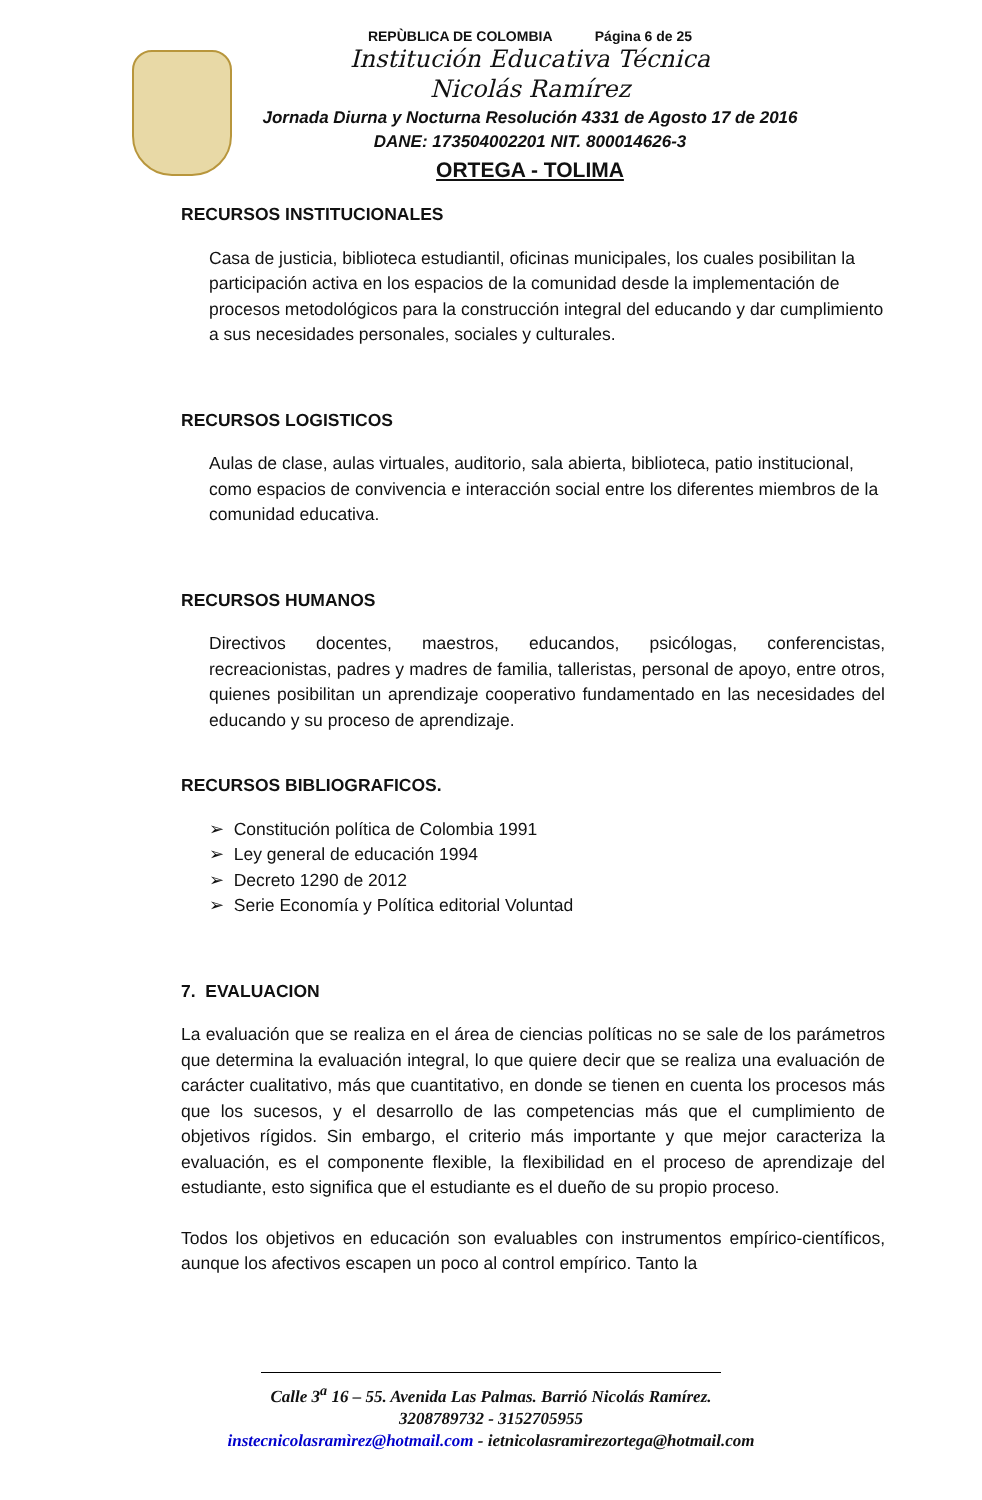REPÙBLICA DE COLOMBIA Página 6 de 25
Institución Educativa Técnica
Nicolás Ramírez
Jornada Diurna y Nocturna Resolución 4331 de Agosto 17 de 2016
DANE: 173504002201 NIT. 800014626-3
ORTEGA - TOLIMA
RECURSOS INSTITUCIONALES
Casa de justicia, biblioteca estudiantil, oficinas municipales, los cuales posibilitan la participación activa en los espacios de la comunidad desde la implementación de procesos metodológicos para la construcción integral del educando y dar cumplimiento a sus necesidades personales, sociales y culturales.
RECURSOS LOGISTICOS
Aulas de clase, aulas virtuales, auditorio, sala abierta, biblioteca, patio institucional, como espacios de convivencia e interacción social entre los diferentes miembros de la comunidad educativa.
RECURSOS HUMANOS
Directivos docentes, maestros, educandos, psicólogas, conferencistas, recreacionistas, padres y madres de familia, talleristas, personal de apoyo, entre otros, quienes posibilitan un aprendizaje cooperativo fundamentado en las necesidades del educando y su proceso de aprendizaje.
RECURSOS BIBLIOGRAFICOS.
➢ Constitución política de Colombia 1991
➢ Ley general de educación 1994
➢ Decreto 1290 de 2012
➢ Serie Economía y Política editorial Voluntad
7. EVALUACION
La evaluación que se realiza en el área de ciencias políticas no se sale de los parámetros que determina la evaluación integral, lo que quiere decir que se realiza una evaluación de carácter cualitativo, más que cuantitativo, en donde se tienen en cuenta los procesos más que los sucesos, y el desarrollo de las competencias más que el cumplimiento de objetivos rígidos. Sin embargo, el criterio más importante y que mejor caracteriza la evaluación, es el componente flexible, la flexibilidad en el proceso de aprendizaje del estudiante, esto significa que el estudiante es el dueño de su propio proceso.
Todos los objetivos en educación son evaluables con instrumentos empírico-científicos, aunque los afectivos escapen un poco al control empírico. Tanto la
Calle 3<sup>a</sup> 16 – 55. Avenida Las Palmas. Barrió Nicolás Ramírez.
3208789732 - 3152705955
instecnicolasramìrez@hotmail.com - ietnicolasramirezortega@hotmail.com